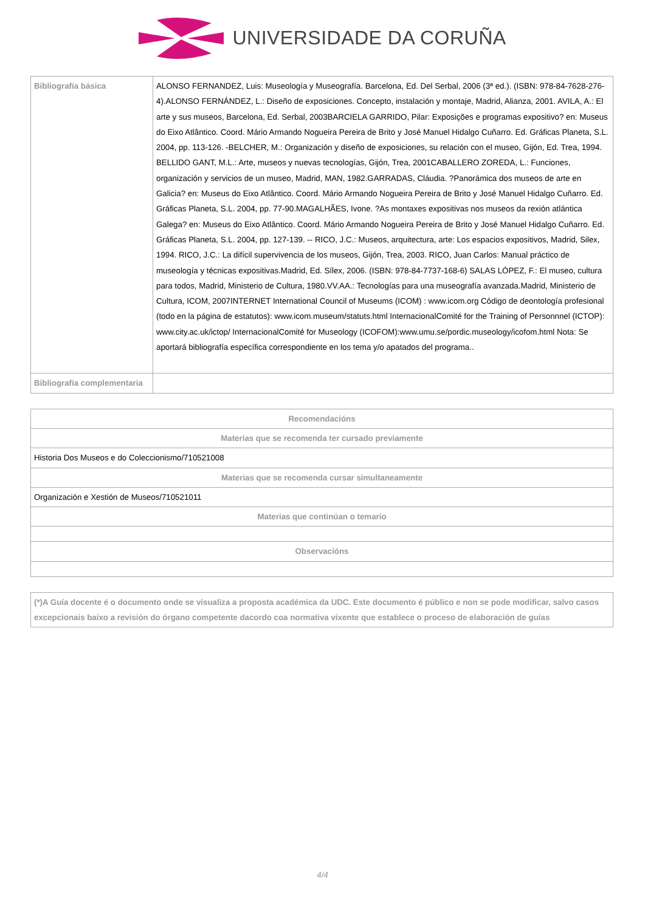UNIVERSIDADE DA CORUÑA
| Bibliografía básica | ALONSO FERNANDEZ, Luis: Museología y Museografía. Barcelona, Ed. Del Serbal, 2006 (3ª ed.). (ISBN: 978-84-7628-276-4).ALONSO FERNÁNDEZ, L.: Diseño de exposiciones. Concepto, instalación y montaje, Madrid, Alianza, 2001. AVILA, A.: El arte y sus museos, Barcelona, Ed. Serbal, 2003BARCIELA GARRIDO, Pilar: Exposições e programas expositivo? en: Museus do Eixo Atlântico. Coord. Mário Armando Nogueira Pereira de Brito y José Manuel Hidalgo Cuñarro. Ed. Gráficas Planeta, S.L. 2004, pp. 113-126. -BELCHER, M.: Organización y diseño de exposiciones, su relación con el museo, Gijón, Ed. Trea, 1994. BELLIDO GANT, M.L.: Arte, museos y nuevas tecnologías, Gijón, Trea, 2001CABALLERO ZOREDA, L.: Funciones, organización y servicios de un museo, Madrid, MAN, 1982.GARRADAS, Cláudia. ?Panorámica dos museos de arte en Galicia? en: Museus do Eixo Atlântico. Coord. Mário Armando Nogueira Pereira de Brito y José Manuel Hidalgo Cuñarro. Ed. Gráficas Planeta, S.L. 2004, pp. 77-90.MAGALHÃES, Ivone. ?As montaxes expositivas nos museos da rexión atlántica Galega? en: Museus do Eixo Atlântico. Coord. Mário Armando Nogueira Pereira de Brito y José Manuel Hidalgo Cuñarro. Ed. Gráficas Planeta, S.L. 2004, pp. 127-139. -- RICO, J.C.: Museos, arquitectura, arte: Los espacios expositivos, Madrid, Silex, 1994. RICO, J.C.: La difícil supervivencia de los museos, Gijón, Trea, 2003. RICO, Juan Carlos: Manual práctico de museología y técnicas expositivas.Madrid, Ed. Sílex, 2006. (ISBN: 978-84-7737-168-6) SALAS LÓPEZ, F.: El museo, cultura para todos, Madrid, Ministerio de Cultura, 1980.VV.AA.: Tecnologías para una museografía avanzada.Madrid, Ministerio de Cultura, ICOM, 2007INTERNET International Council of Museums (ICOM) : www.icom.org Código de deontología profesional (todo en la página de estatutos): www.icom.museum/statuts.html InternacionalComité for the Training of Personnnel (ICTOP): www.city.ac.uk/ictop/ InternacionalComité for Museology (ICOFOM):www.umu.se/pordic.museology/icofom.html Nota: Se aportará bibliografía específica correspondiente en los tema y/o apatados del programa.. |
| Bibliografía complementaria | |
| Recomendacións |
| Materias que se recomenda ter cursado previamente |
| Historia Dos Museos e do Coleccionismo/710521008 |
| Materias que se recomenda cursar simultaneamente |
| Organización e Xestión de Museos/710521011 |
| Materias que continúan o temario |
| Observacións |
| (*)A Guía docente é o documento onde se visualiza a proposta académica da UDC. Este documento é público e non se pode modificar, salvo casos excepcionais baixo a revisión do órgano competente dacordo coa normativa vixente que establece o proceso de elaboración de guías |
4/4